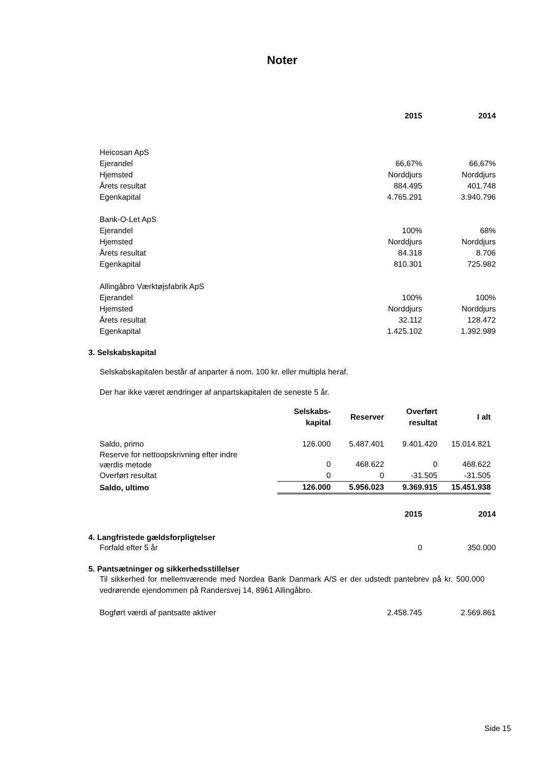Noter
| | 2015 | 2014 |
| --- | --- | --- |
| Heicosan ApS | | |
| Ejerandel | 66,67% | 66,67% |
| Hjemsted | Norddjurs | Norddjurs |
| Årets resultat | 884.495 | 401.748 |
| Egenkapital | 4.765.291 | 3.940.796 |
| Bank-O-Let ApS | | |
| Ejerandel | 100% | 68% |
| Hjemsted | Norddjurs | Norddjurs |
| Årets resultat | 84.318 | 8.706 |
| Egenkapital | 810.301 | 725.982 |
| Allingåbro Værktøjsfabrik ApS | | |
| Ejerandel | 100% | 100% |
| Hjemsted | Norddjurs | Norddjurs |
| Årets resultat | 32.112 | 128.472 |
| Egenkapital | 1.425.102 | 1.392.989 |
3. Selskabskapital
Selskabskapitalen består af anparter á nom. 100 kr. eller multipla heraf.
Der har ikke været ændringer af anpartskapitalen de seneste 5 år.
| | Selskabs- kapital | Reserver | Overført resultat | I alt |
| --- | --- | --- | --- | --- |
| Saldo, primo | 126.000 | 5.487.401 | 9.401.420 | 15.014.821 |
| Reserve for nettoopskrivning efter indre værdis metode | 0 | 468.622 | 0 | 468.622 |
| Overført resultat | 0 | 0 | -31.505 | -31.505 |
| Saldo, ultimo | 126.000 | 5.956.023 | 9.369.915 | 15.451.938 |
| | 2015 | 2014 |
| --- | --- | --- |
4. Langfristede gældsforpligtelser
| Forfald efter 5 år | 0 | 350.000 |
5. Pantsætninger og sikkerhedsstillelser
Til sikkerhed for mellemværende med Nordea Bank Danmark A/S er der udstedt pantebrev på kr. 500.000 vedrørende ejendommen på Randersvej 14, 8961 Allingåbro.
| Bogført værdi af pantsatte aktiver | 2.458.745 | 2.569.861 |
Side 15